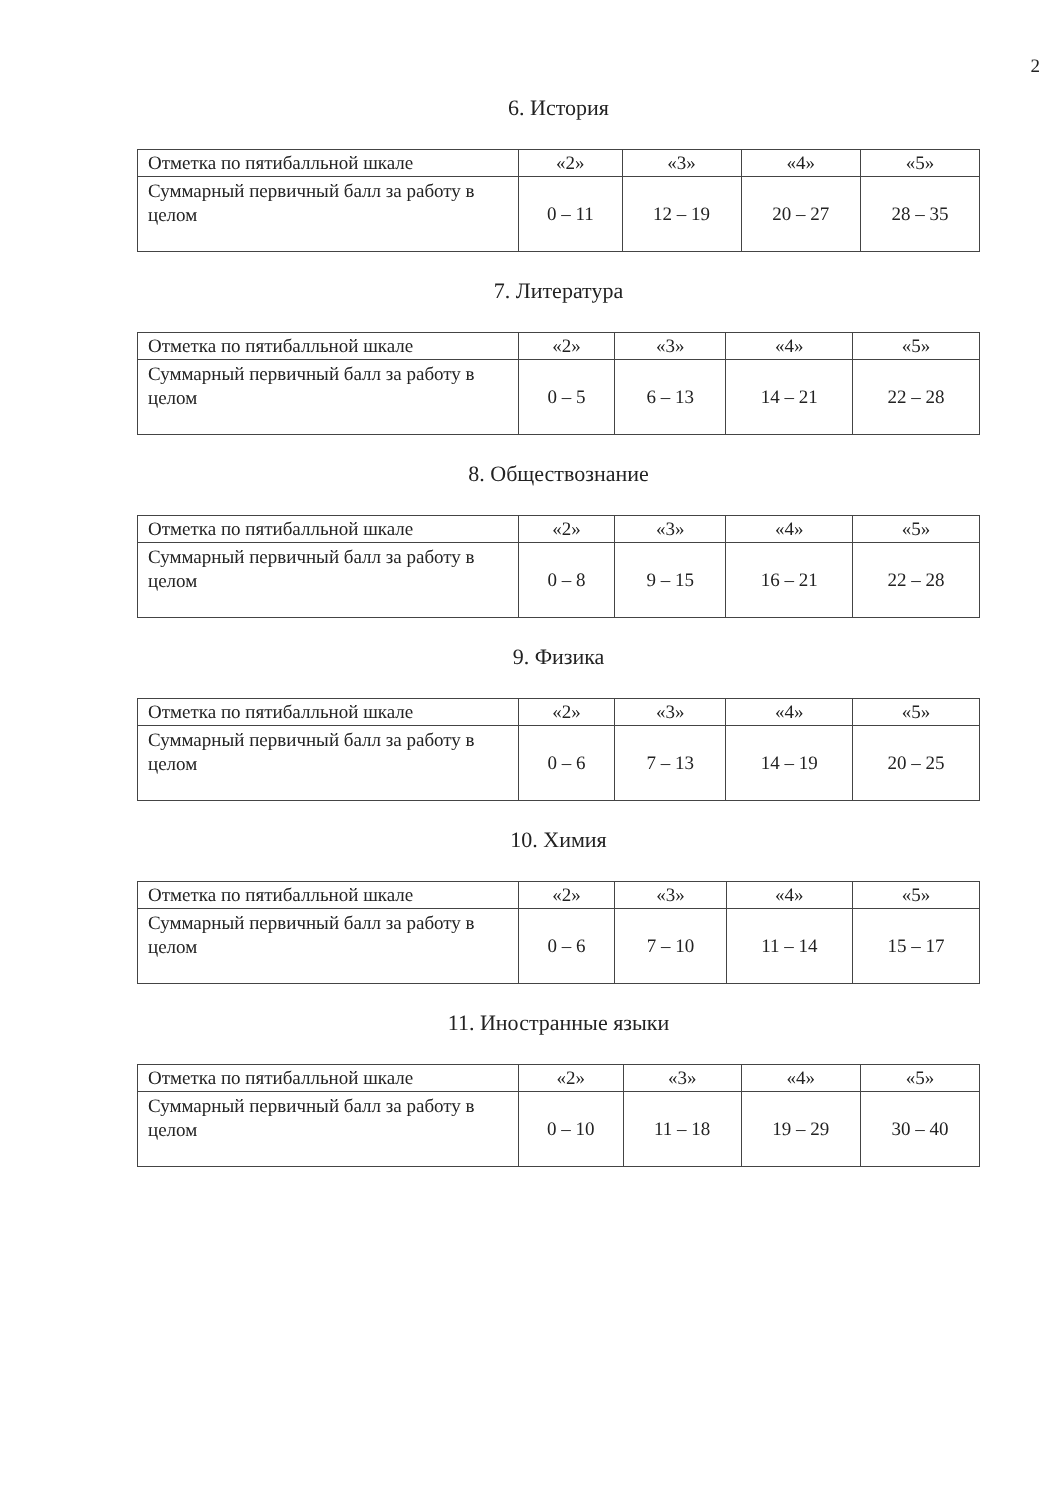2
6. История
| Отметка по пятибалльной шкале | «2» | «3» | «4» | «5» |
| Суммарный первичный балл за работу в целом | 0 – 11 | 12 – 19 | 20 – 27 | 28 – 35 |
7. Литература
| Отметка по пятибалльной шкале | «2» | «3» | «4» | «5» |
| Суммарный первичный балл за работу в целом | 0 – 5 | 6 – 13 | 14 – 21 | 22 – 28 |
8. Обществознание
| Отметка по пятибалльной шкале | «2» | «3» | «4» | «5» |
| Суммарный первичный балл за работу в целом | 0 – 8 | 9 – 15 | 16 – 21 | 22 – 28 |
9. Физика
| Отметка по пятибалльной шкале | «2» | «3» | «4» | «5» |
| Суммарный первичный балл за работу в целом | 0 – 6 | 7 – 13 | 14 – 19 | 20 – 25 |
10. Химия
| Отметка по пятибалльной шкале | «2» | «3» | «4» | «5» |
| Суммарный первичный балл за работу в целом | 0 – 6 | 7 – 10 | 11 – 14 | 15 – 17 |
11. Иностранные языки
| Отметка по пятибалльной шкале | «2» | «3» | «4» | «5» |
| Суммарный первичный балл за работу в целом | 0 – 10 | 11 – 18 | 19 – 29 | 30 – 40 |